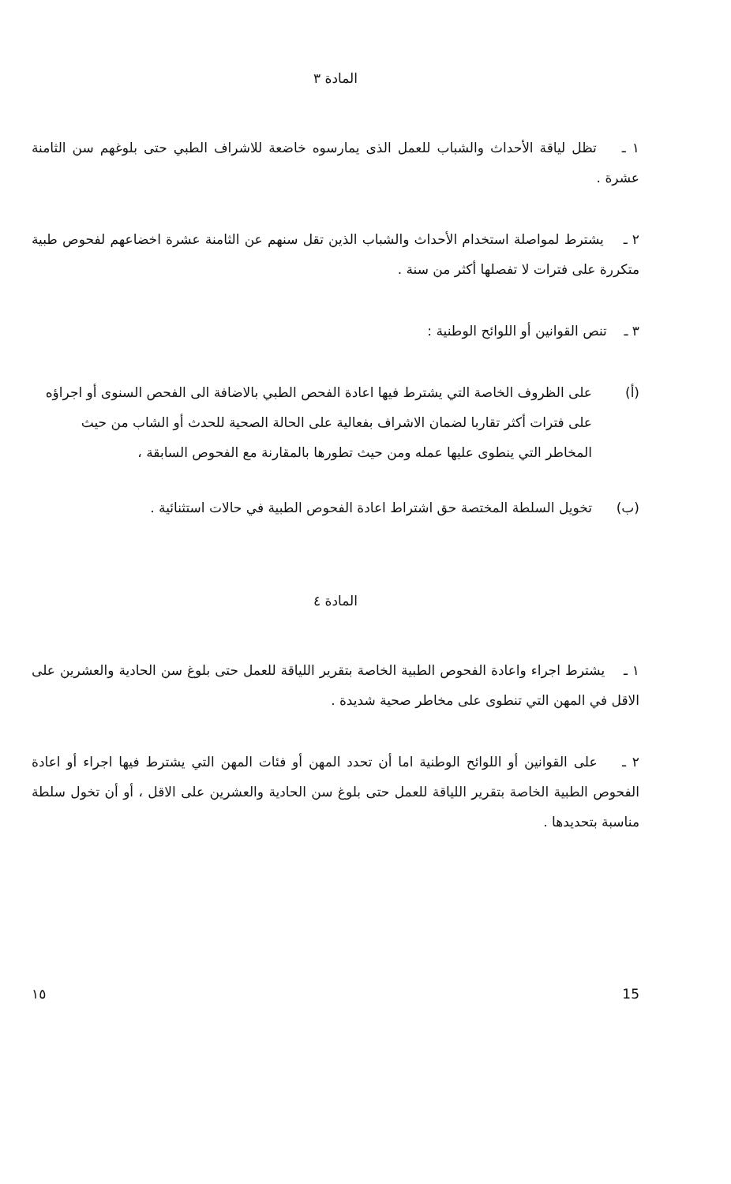المادة ٣
١ ـ تظل لياقة الأحداث والشباب للعمل الذى يمارسوه خاضعة للاشراف الطبي حتى بلوغهم سن الثامنة عشرة .
٢ ـ يشترط لمواصلة استخدام الأحداث والشباب الذين تقل سنهم عن الثامنة عشرة اخضاعهم لفحوص طبية متكررة على فترات لا تفصلها أكثر من سنة .
٣ ـ تنص القوانين أو اللوائح الوطنية :
(أ) على الظروف الخاصة التي يشترط فيها اعادة الفحص الطبي بالاضافة الى الفحص السنوى أو اجراؤه على فترات أكثر تقاربا لضمان الاشراف بفعالية على الحالة الصحية للحدث أو الشاب من حيث المخاطر التي ينطوى عليها عمله ومن حيث تطورها بالمقارنة مع الفحوص السابقة ،
(ب) تخويل السلطة المختصة حق اشتراط اعادة الفحوص الطبية في حالات استثنائية .
المادة ٤
١ ـ يشترط اجراء واعادة الفحوص الطبية الخاصة بتقرير اللياقة للعمل حتى بلوغ سن الحادية والعشرين على الاقل في المهن التي تنطوى على مخاطر صحية شديدة .
٢ ـ على القوانين أو اللوائح الوطنية اما أن تحدد المهن أو فئات المهن التي يشترط فيها اجراء أو اعادة الفحوص الطبية الخاصة بتقرير اللياقة للعمل حتى بلوغ سن الحادية والعشرين على الاقل ، أو أن تخول سلطة مناسبة بتحديدها .
15 ١٥